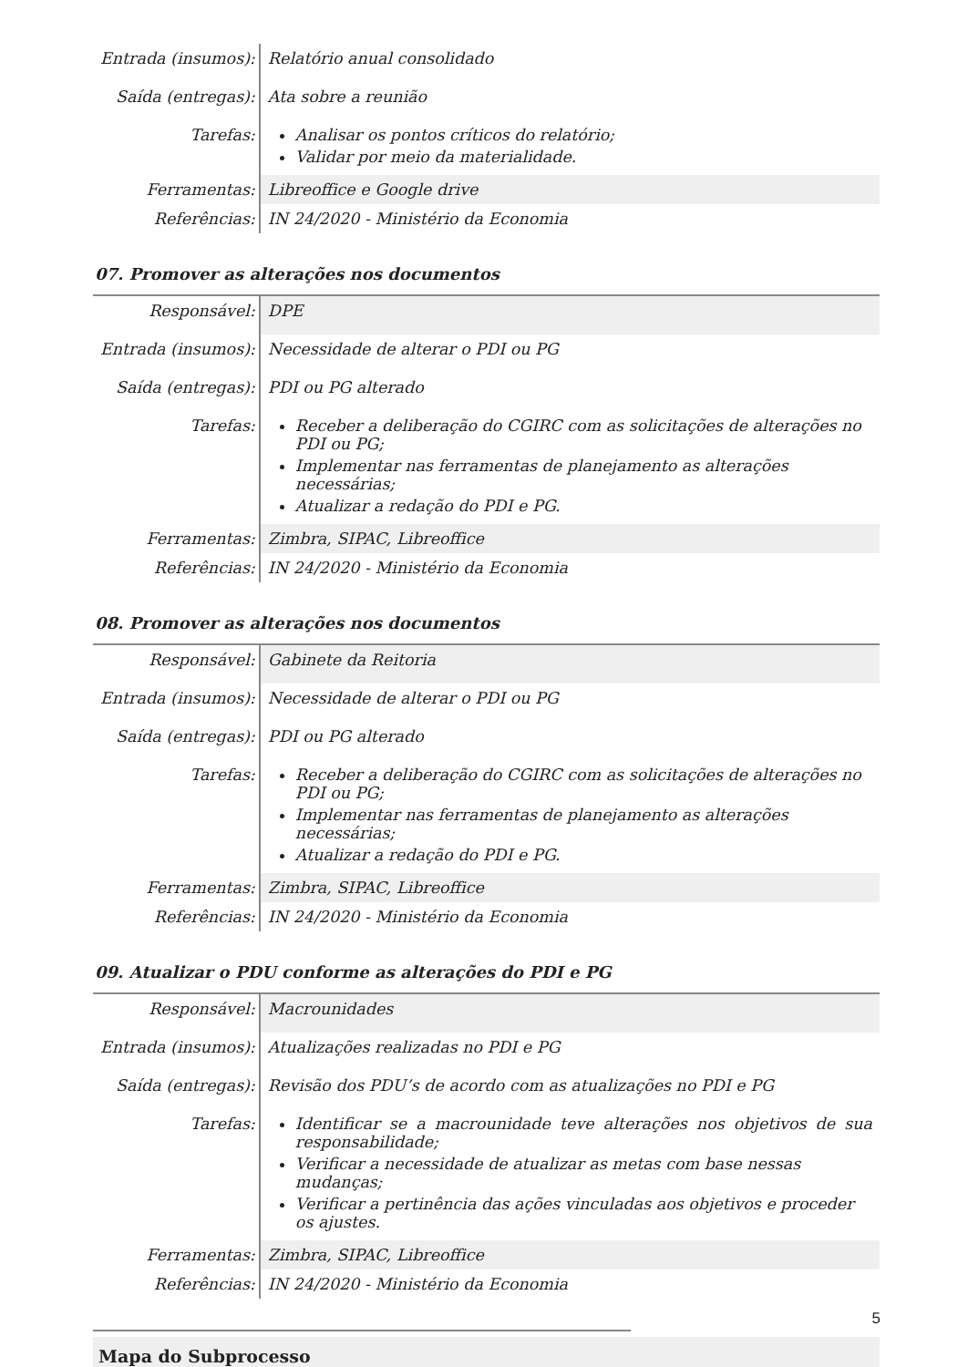| Entrada (insumos): | Relatório anual consolidado |
| Saída (entregas): | Ata sobre a reunião |
| Tarefas: | Analisar os pontos críticos do relatório; Validar por meio da materialidade. |
| Ferramentas: | Libreoffice e Google drive |
| Referências: | IN 24/2020 - Ministério da Economia |
07. Promover as alterações nos documentos
| Responsável: | DPE |
| Entrada (insumos): | Necessidade de alterar o PDI ou PG |
| Saída (entregas): | PDI ou PG alterado |
| Tarefas: | Receber a deliberação do CGIRC com as solicitações de alterações no PDI ou PG; Implementar nas ferramentas de planejamento as alterações necessárias; Atualizar a redação do PDI e PG. |
| Ferramentas: | Zimbra, SIPAC, Libreoffice |
| Referências: | IN 24/2020 - Ministério da Economia |
08. Promover as alterações nos documentos
| Responsável: | Gabinete da Reitoria |
| Entrada (insumos): | Necessidade de alterar o PDI ou PG |
| Saída (entregas): | PDI ou PG alterado |
| Tarefas: | Receber a deliberação do CGIRC com as solicitações de alterações no PDI ou PG; Implementar nas ferramentas de planejamento as alterações necessárias; Atualizar a redação do PDI e PG. |
| Ferramentas: | Zimbra, SIPAC, Libreoffice |
| Referências: | IN 24/2020 - Ministério da Economia |
09. Atualizar o PDU conforme as alterações do PDI e PG
| Responsável: | Macrounidades |
| Entrada (insumos): | Atualizações realizadas no PDI e PG |
| Saída (entregas): | Revisão dos PDU’s de acordo com as atualizações no PDI e PG |
| Tarefas: | Identificar se a macrounidade teve alterações nos objetivos de sua responsabilidade; Verificar a necessidade de atualizar as metas com base nessas mudanças; Verificar a pertinência das ações vinculadas aos objetivos e proceder os ajustes. |
| Ferramentas: | Zimbra, SIPAC, Libreoffice |
| Referências: | IN 24/2020 - Ministério da Economia |
Mapa do Subprocesso
5